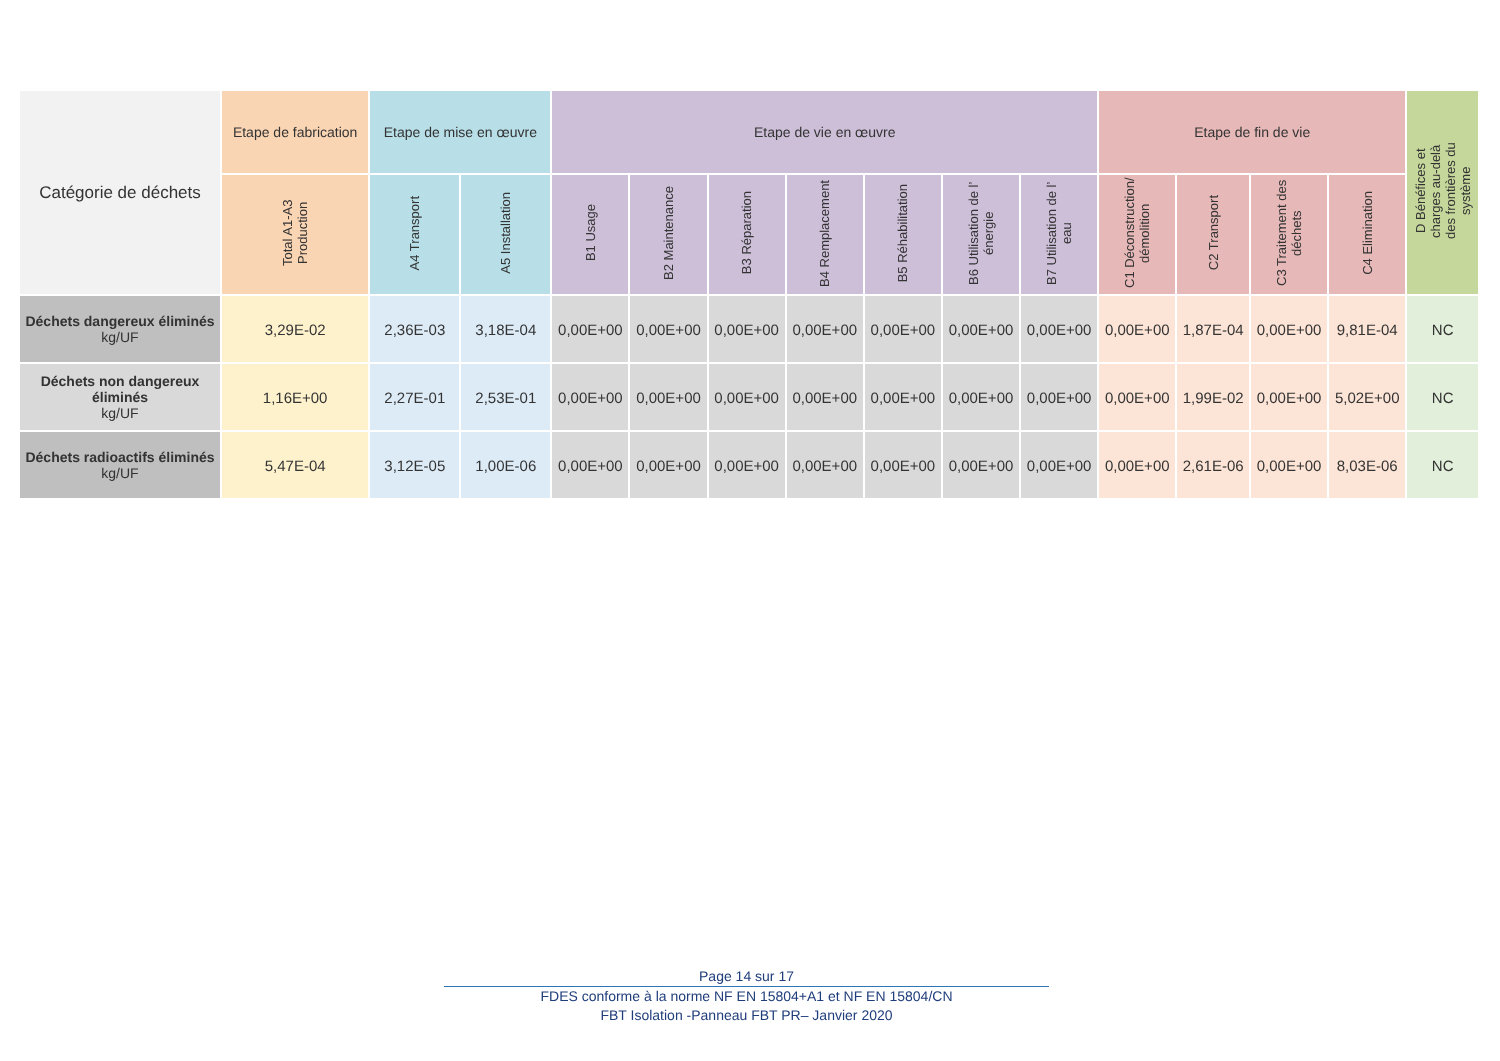| Catégorie de déchets | Etape de fabrication | Etape de mise en œuvre | | Etape de vie en œuvre | | | | | | | Etape de fin de vie | | | | D Bénéfices et charges au-delà des frontières du système |
| --- | --- | --- | --- | --- | --- | --- | --- | --- | --- | --- | --- | --- | --- | --- | --- |
| | Total A1-A3 Production | A4 Transport | A5 Installation | B1 Usage | B2 Maintenance | B3 Réparation | B4 Remplacement | B5 Réhabilitation | B6 Utilisation de l’ énergie | B7 Utilisation de l’ eau | C1 Déconstruction/ démolition | C2 Transport | C3 Traitement des déchets | C4 Elimination | |
| Déchets dangereux éliminés kg/UF | 3,29E-02 | 2,36E-03 | 3,18E-04 | 0,00E+00 | 0,00E+00 | 0,00E+00 | 0,00E+00 | 0,00E+00 | 0,00E+00 | 0,00E+00 | 0,00E+00 | 1,87E-04 | 0,00E+00 | 9,81E-04 | NC |
| Déchets non dangereux éliminés kg/UF | 1,16E+00 | 2,27E-01 | 2,53E-01 | 0,00E+00 | 0,00E+00 | 0,00E+00 | 0,00E+00 | 0,00E+00 | 0,00E+00 | 0,00E+00 | 0,00E+00 | 1,99E-02 | 0,00E+00 | 5,02E+00 | NC |
| Déchets radioactifs éliminés kg/UF | 5,47E-04 | 3,12E-05 | 1,00E-06 | 0,00E+00 | 0,00E+00 | 0,00E+00 | 0,00E+00 | 0,00E+00 | 0,00E+00 | 0,00E+00 | 0,00E+00 | 2,61E-06 | 0,00E+00 | 8,03E-06 | NC |
Page 14 sur 17
FDES conforme à la norme NF EN 15804+A1 et NF EN 15804/CN
FBT Isolation -Panneau FBT PR– Janvier 2020